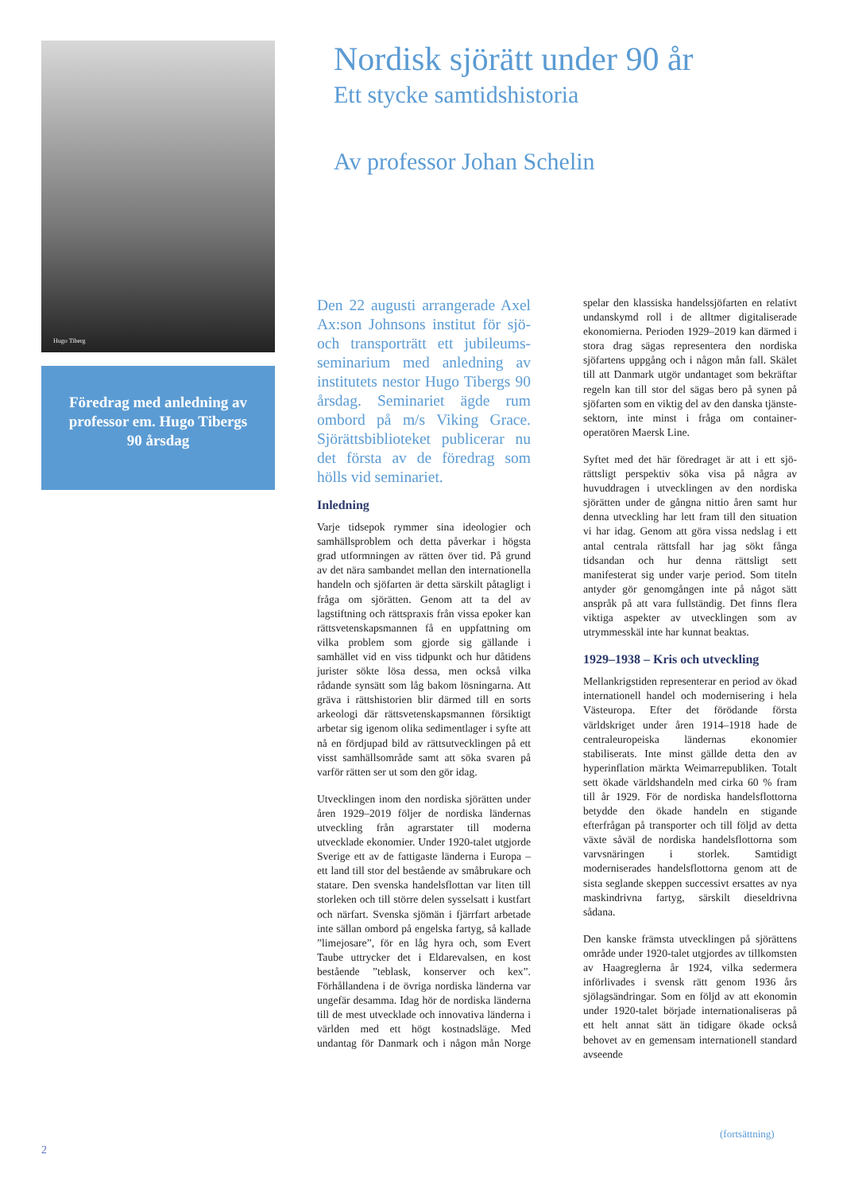Hugo Tiberg
Föredrag med anledning av
professor em. Hugo Tibergs
90 årsdag
Nordisk sjörätt under 90 år
Ett stycke samtidshistoria
Av professor Johan Schelin
Den 22 augusti arrangerade Axel Ax:son Johnsons institut för sjö- och transporträtt ett jubileums­seminarium med anledning av institutets nestor Hugo Tibergs 90 årsdag. Seminariet ägde rum ombord på m/s Viking Grace. Sjörättsbiblioteket publicerar nu det första av de föredrag som hölls vid seminariet.
Inledning
Varje tidsepok rymmer sina ideologier och samhällsproblem och detta påverkar i hög­sta grad utformningen av rätten över tid. På grund av det nära sambandet mellan den internationella handeln och sjöfarten är detta särskilt påtagligt i fråga om sjörätten. Genom att ta del av lagstiftning och rätts­praxis från vissa epoker kan rättsveten­skapsmannen få en uppfattning om vilka problem som gjorde sig gällande i samhället vid en viss tidpunkt och hur dåtidens jurist­er sökte lösa dessa, men också vilka rådande synsätt som låg bakom lösningarna. Att gräva i rättshistorien blir därmed till en sorts arkeologi där rättsvetenskapsmannen försiktigt arbetar sig igenom olika sedi­mentlager i syfte att nå en fördjupad bild av rättsutvecklingen på ett visst samhällsom­råde samt att söka svaren på varför rätten ser ut som den gör idag.
Utvecklingen inom den nordiska sjörätten under åren 1929–2019 följer de nordiska ländernas utveckling från agrarstater till moderna utvecklade ekonomier. Under 1920-talet utgjorde Sverige ett av de fatti­gaste länderna i Europa – ett land till stor del bestående av småbrukare och statare. Den svenska handelsflottan var liten till storleken och till större delen sysselsatt i kustfart och närfart. Svenska sjömän i fjärr­fart arbetade inte sällan ombord på engelska fartyg, så kallade ”limejosare”, för en låg hyra och, som Evert Taube uttrycker det i Eldarevalsen, en kost bestående ”teblask, konserver och kex”. Förhållandena i de övriga nordiska länderna var ungefär de­samma. Idag hör de nordiska länderna till de mest utvecklade och innovativa länderna i världen med ett högt kostnadsläge. Med undantag för Danmark och i någon mån Norge spelar den klassiska handelssjöfarten en relativt undanskymd roll i de alltmer dig­italiserade ekonomierna. Perioden 1929–2019 kan därmed i stora drag sägas repre­sentera den nordiska sjöfartens uppgång och i någon mån fall. Skälet till att Danmark utgör undantaget som bekräftar regeln kan till stor del sägas bero på synen på sjöfarten som en viktig del av den danska tjänste­sektorn, inte minst i fråga om container­operatören Maersk Line.
Syftet med det här föredraget är att i ett sjö­rättsligt perspektiv söka visa på några av huvuddragen i utvecklingen av den nord­iska sjörätten under de gångna nittio åren samt hur denna utveckling har lett fram till den situation vi har idag. Genom att göra vissa nedslag i ett antal centrala rättsfall har jag sökt fånga tidsandan och hur denna rättsligt sett manifesterat sig under varje period. Som titeln antyder gör genom­gången inte på något sätt anspråk på att vara fullständig. Det finns flera viktiga aspekter av utvecklingen som av utrymmesskäl inte har kunnat beaktas.
1929–1938 – Kris och utveckling
Mellankrigstiden representerar en period av ökad internationell handel och modernise­ring i hela Västeuropa. Efter det förödande första världskriget under åren 1914–1918 hade de centraleuropeiska ländernas ekono­mier stabiliserats. Inte minst gällde detta den av hyperinflation märkta Weimar­republiken. Totalt sett ökade världshandeln med cirka 60 % fram till år 1929. För de nordiska handelsflottorna betydde den öka­de handeln en stigande efterfrågan på trans­porter och till följd av detta växte såväl de nordiska handelsflottorna som varvsnäring­en i storlek. Samtidigt moderniserades han­delsflottorna genom att de sista seglande skeppen successivt ersattes av nya maskin­drivna fartyg, särskilt dieseldrivna sådana.
Den kanske främsta utvecklingen på sjö­rättens område under 1920-talet utgjordes av tillkomsten av Haagreglerna år 1924, vilka sedermera införlivades i svensk rätt genom 1936 års sjölagsändringar. Som en följd av att ekonomin under 1920-talet började internationaliseras på ett helt annat sätt än tidigare ökade också behovet av en gemensam internationell standard avseende
(fortsättning)
2